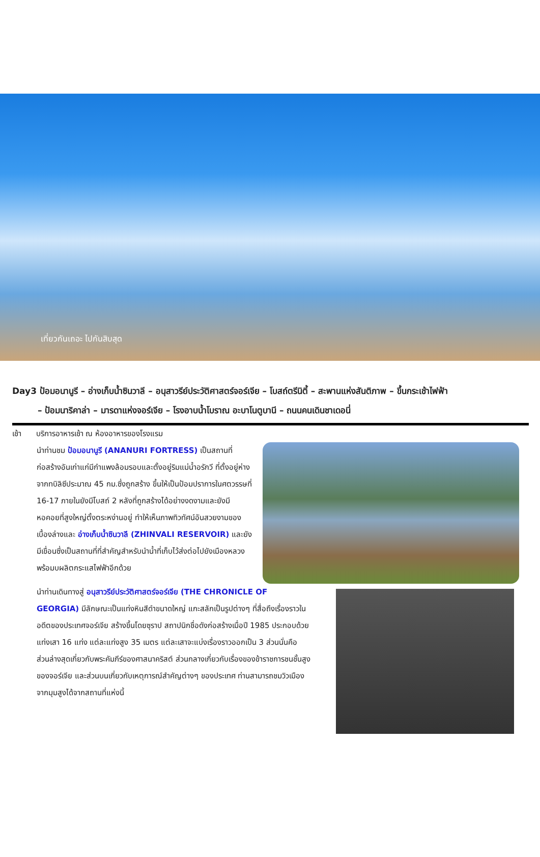เที่ยวกันเถอะ ไปกันสิบสุด
Day3 ป้อมอนานูรี – อ่างเก็บน้ำซินวาลี – อนุสาวรีย์ประวัติศาสตร์จอร์เจีย – โบสถ์ตรีนิตี้ – สะพานแห่งสันติภาพ – ขึ้นกระเช้าไฟฟ้า
– ป้อมนาริคาล่า – มารดาแห่งจอร์เจีย – โรงอาบน้ำโบราณ อะบาโนตูบานี – ถนนคนเดินชาเดอนี่
เช้า บริการอาหารเช้า ณ ห้องอาหารของโรงแรม
นำท่านชม ป้อมอนานูรี (ANANURI FORTRESS) เป็นสถานที่ก่อสร้างอันเก่าแก่มีกำแพงล้อมรอบและตั้งอยู่ริมแม่น้ำอรักวี ที่ตั้งอยู่ห่างจากทบิลิซีประมาณ 45 กม.ซึ่งถูกสร้าง ขึ้นให้เป็นป้อมปราการในศตวรรษที่ 16-17 ภายในยังมีโบสถ์ 2 หลังที่ถูกสร้างได้อย่างงดงามและยังมีหอคอยที่สูงใหญ่ตั้งตระหง่านอยู่ ทำให้เห็นภาพทิวทัศน์อันสวยงามของเบื้องล่างและ อ่างเก็บน้ำซินวาลี (ZHINVALI RESERVOIR) และยังมีเขื่อนซึ่งเป็นสถานที่ที่สำคัญสำหรับนำน้ำที่เก็บไว้ส่งต่อไปยังเมืองหลวง พร้อมบผลิตกระแสไฟฟ้าอีกด้วย
นำท่านเดินทางสู่ อนุสาวรีย์ประวัติศาสตร์จอร์เจีย (THE CHRONICLE OF GEORGIA) มีลักษณะเป็นแท่งหินสีดำขนาดใหญ่ แกะสลักเป็นรูปต่างๆ ที่สื่อถึงเรื่องราวในอดีตของประเทศจอร์เจีย สร้างขึ้นโดยซุราป สถาปนิกชื่อดังก่อสร้างเมื่อปี 1985 ประกอบด้วยแท่งเสา 16 แท่ง แต่ละแท่งสูง 35 เมตร แต่ละเสาจะแบ่งเรื่องราวออกเป็น 3 ส่วนนั่นคือ ส่วนล่างสุดเกี่ยวกับพระคัมภีร์ของศาสนาคริสต์ ส่วนกลางเกี่ยวกับเรื่องของข้าราชการชนชั้นสูงของจอร์เจีย และส่วนบนเกี่ยวกับเหตุการณ์สำคัญต่างๆ ของประเทศ ท่านสามารถชมวิวเมืองจากมุมสูงได้จากสถานที่แห่งนี้